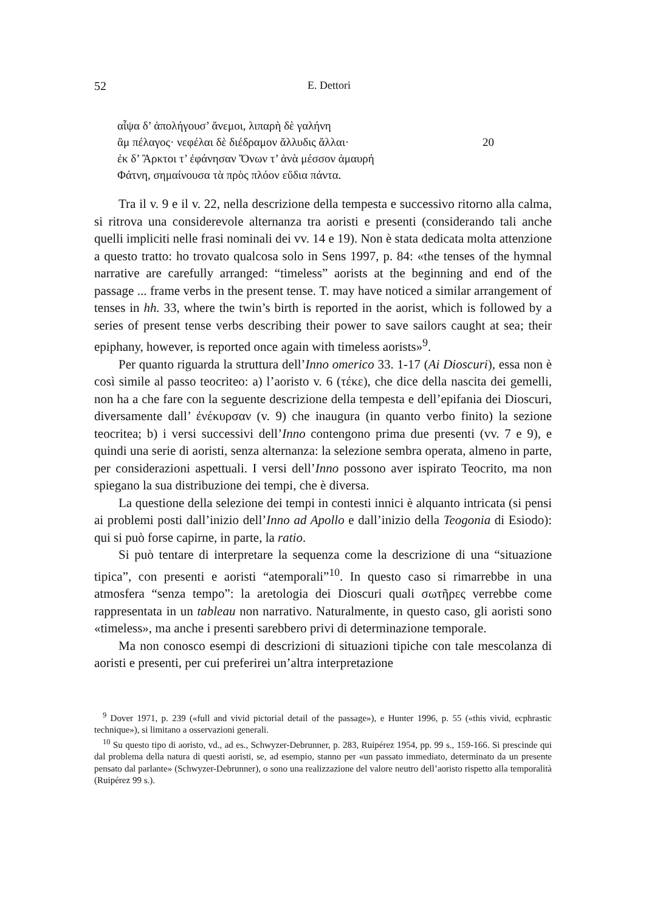52 E. Dettori
αἶψα δ’ ἀπολήγουσ’ ἄνεμοι, λιπαρὴ δὲ γαλήνη
ἂμ πέλαγος· νεφέλαι δὲ διέδραμον ἄλλυδις ἄλλαι· 20
ἐκ δ’ Ἄρκτοι τ’ ἐφάνησαν Ὄνων τ’ ἀνὰ μέσσον ἀμαυρή
Φάτνη, σημαίνουσα τὰ πρὸς πλόον εὔδια πάντα.
Tra il v. 9 e il v. 22, nella descrizione della tempesta e successivo ritorno alla calma, si ritrova una considerevole alternanza tra aoristi e presenti (considerando tali anche quelli impliciti nelle frasi nominali dei vv. 14 e 19). Non è stata dedicata molta attenzione a questo tratto: ho trovato qualcosa solo in Sens 1997, p. 84: «the tenses of the hymnal narrative are carefully arranged: “timeless” aorists at the beginning and end of the passage ... frame verbs in the present tense. T. may have noticed a similar arrangement of tenses in hh. 33, where the twin’s birth is reported in the aorist, which is followed by a series of present tense verbs describing their power to save sailors caught at sea; their epiphany, however, is reported once again with timeless aorists»<sup>9</sup>.
Per quanto riguarda la struttura dell’Inno omerico 33. 1-17 (Ai Dioscuri), essa non è così simile al passo teocriteo: a) l’aoristo v. 6 (τέκε), che dice della nascita dei gemelli, non ha a che fare con la seguente descrizione della tempesta e dell’epifania dei Dioscuri, diversamente dall’ ἐνέκυρσαν (v. 9) che inaugura (in quanto verbo finito) la sezione teocritea; b) i versi successivi dell’Inno contengono prima due presenti (vv. 7 e 9), e quindi una serie di aoristi, senza alternanza: la selezione sembra operata, almeno in parte, per considerazioni aspettuali. I versi dell’Inno possono aver ispirato Teocrito, ma non spiegano la sua distribuzione dei tempi, che è diversa.
La questione della selezione dei tempi in contesti innici è alquanto intricata (si pensi ai problemi posti dall’inizio dell’Inno ad Apollo e dall’inizio della Teogonia di Esiodo): qui si può forse capirne, in parte, la ratio.
Si può tentare di interpretare la sequenza come la descrizione di una “situazione tipica”, con presenti e aoristi “atemporali”<sup>10</sup>. In questo caso si rimarrebbe in una atmosfera “senza tempo”: la aretologia dei Dioscuri quali σωτῆρες verrebbe come rappresentata in un tableau non narrativo. Naturalmente, in questo caso, gli aoristi sono «timeless», ma anche i presenti sarebbero privi di determinazione temporale.
Ma non conosco esempi di descrizioni di situazioni tipiche con tale mescolanza di aoristi e presenti, per cui preferirei un’altra interpretazione
<sup>9</sup> Dover 1971, p. 239 («full and vivid pictorial detail of the passage»), e Hunter 1996, p. 55 («this vivid, ecphrastic technique»), si limitano a osservazioni generali.
<sup>10</sup> Su questo tipo di aoristo, vd., ad es., Schwyzer-Debrunner, p. 283, Ruipérez 1954, pp. 99 s., 159-166. Si prescinde qui dal problema della natura di questi aoristi, se, ad esempio, stanno per «un passato immediato, determinato da un presente pensato dal parlante» (Schwyzer-Debrunner), o sono una realizzazione del valore neutro dell’aoristo rispetto alla temporalità (Ruipérez 99 s.).